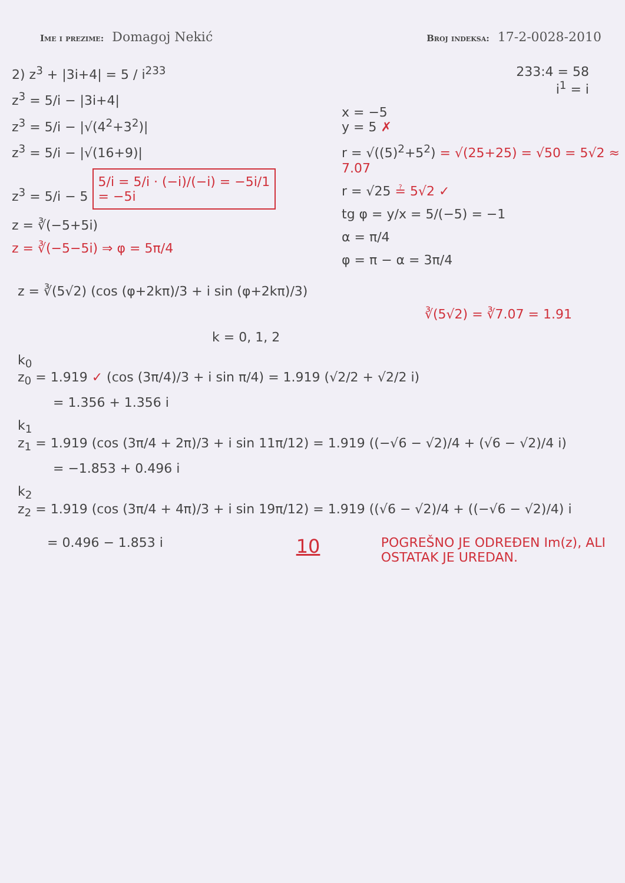Ime i prezime: Domagoj Nekić
Broj indeksa: 17-2-0028-2010
2) z<sup>3</sup> + |3i+4| = 5 / i<sup>233</sup>
z<sup>3</sup> = 5/i − |3i+4|
z<sup>3</sup> = 5/i − |√(4<sup>2</sup>+3<sup>2</sup>)|
z<sup>3</sup> = 5/i − |√(16+9)|
z<sup>3</sup> = 5/i − 5 5/i = 5/i · (−i)/(−i) = −5i/1
= −5i
z = ∛(−5+5i)
z = ∛(−5−5i) ⇒ φ = 5π/4
233:4 = 58
i<sup>1</sup> = i
x = −5
y = 5 ✗
r = √((5)<sup>2</sup>+5<sup>2</sup>) = √(25+25) = √50 = 5√2 ≈ 7.07
r = √25 ≟ 5√2 ✓
tg φ = y/x = 5/(−5) = −1
α = π/4
φ = π − α = 3π/4
z = ∛(5√2) (cos (φ+2kπ)/3 + i sin (φ+2kπ)/3)
∛(5√2) = ∛7.07 = 1.91
k = 0, 1, 2
k<sub>0</sub>
z<sub>0</sub> = 1.919 ✓ (cos (3π/4)/3 + i sin π/4) = 1.919 (√2/2 + √2/2 i)
= 1.356 + 1.356 i
k<sub>1</sub>
z<sub>1</sub> = 1.919 (cos (3π/4 + 2π)/3 + i sin 11π/12) = 1.919 ((−√6 − √2)/4 + (√6 − √2)/4 i)
= −1.853 + 0.496 i
k<sub>2</sub>
z<sub>2</sub> = 1.919 (cos (3π/4 + 4π)/3 + i sin 19π/12) = 1.919 ((√6 − √2)/4 + ((−√6 − √2)/4) i
= 0.496 − 1.853 i
10
POGREŠNO JE ODREĐEN Im(z), ALI OSTATAK JE UREDAN.